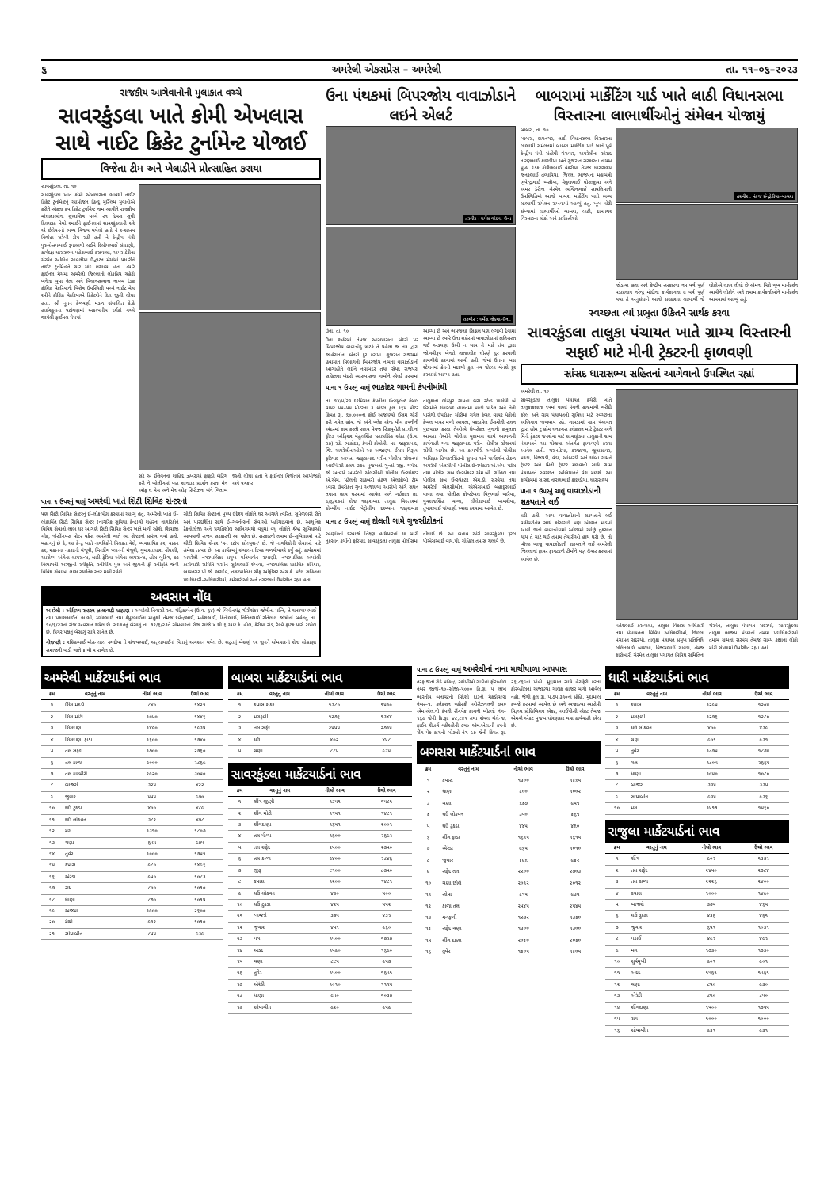૬ અમરેલી એકસપ્રેસ – અમરેલી તા. ૧૧–૦૬–૨૦૨૩
રાજકીય આગેવાનોની મુલાકાત વચ્ચે
સાવરકુંડલા ખાતે કોમી એખલાસ સાથે નાઈટ ક્રિકેટ ટુર્નામેન્ટ યોજાઈ
વિજેતા ટીમ અને ખેલાડીને પ્રોત્સાહિત કરાયા
સાવરકુંડલા, તા. ૧૦
સાવરકુંડલા ખાતે કોમી એખલાસના ભાવથી નાઈટ ક્રિકેટ ટુર્નામેન્ટનું આયોજન હિન્દુ મુસ્લિમ યુવાનોએ કરીને એકતા કપ ક્રિકેટ ટુર્નામેન્ટ નામ આપીને રાજકીય માંધાતાઓના શુભાશિષ વચ્ચે ૨૧ દિવસ સુધી દિલધડક મેચો રમાઈને ફાઈનલમાં સાવરકુંડલાની સરે એ ઈલેવનનો ભવ્ય વિજય થયેલો હતો ને રન્સઅપ વિજેતા સરેબી ટીમ રહી હતી ને કેન્દ્રીય મંત્રી પુરુષોત્તમભાઈ રૂપાલાથી લઈને દિલીપભાઈ સંઘાણી, કાર્યદક્ષ ધારાસભ્ય મહેશભાઈ કસવાલા, અમર ડેરીના ચેરમેન અશ્વિન સાવલીયા ઉદ્ઘાટન મેચોમાં પધારીને નાઈટ ટુર્નામેન્ટને ચાર ચાંદ લગાવ્યા હતા. ત્યારે ફાઈનલ મેચમાં અમરેલી જિલ્લાનો લોકપ્રિય ચહેરો બનેલા યુવા નેતા અને વિધાનસભાના નાયબ દંડક કૌશિક વેકરિયાની વિશેષ ઉપસ્થિતી વચ્ચે નાઈટ મેચ રમીને કૌશિક વેકરિયાએ ક્રિકેટરોને દિલ જીતી લીધા હતા. શ્રી નૂતન કેળવણી મંડળ સંચાલિત કે.કે હાઈસ્કૂલના પટાંગણમાં અકલ્પનીય દર્શકો વચ્ચે જામેલી ફાઈનલ મેચમાં
સરે અ ઈલેવનના શાહિદ ઝખરાએ ફાફડી બેટિંગ કરી ને બોલીંગમાં પણ શાનદાર પ્રદર્શન કરતા મેન ઓફ ધ મેચ અને મેન ઓફ સિરીઝના બંને ખિતાબ જીતી લીધા હતા ને ફાઈનલ વિજેતાને આયોજકો અને પત્રકાર
પાના ૧ ઉપરનું ચાલું અમરેલી ખાતે સિટી સિવિક સેન્ટરનો
પણ સિટી સિવિક સેન્ટરનું ઈ–લોકાર્પણ કરવામાં આવ્યું હતું. અમરેલી ખાતે ઈ–લોકાર્પિત સિટી સિવિક સેન્ટર (નાગરિક સુવિધા કેન્દ્ર)થી શહેરના નાગરિકોને વિવિધ સેવાનો લાભ ઘર આંગણે સિટી સિવિક સેન્ટર ખાતે મળી રહેશે. શિવાજી ચોક, જેસીંગપરા વોટર વર્કસ અમરેલી ખાતે આ સેન્ટરનો પ્રારંભ થયો હતો. મહત્વનું છે કે, આ કેન્દ્ર ખાતે નાગરિકોને મિલકત વેરો, વ્યવસાયિક કર, વાહન કર, મકાનના નકશાની મંજૂરી, બિલ્ડીંગ પ્લાનની મંજૂરી, ગુમાસ્તાધારા નોંધણી, આરોગ્ય અંગેના લાયસન્સ, લારી ફેરિયા અંગેના લાયસન્સ, હોલ બુકિંગ, કર વિભાગની અરજીની સ્વીકૃતિ, સ્વીમીંગ પુલ અને જીમની ફી સ્વીકૃતિ જેવી વિવિધ સેવાઓ લાભ સ્થાનિક સ્તરે મળી રહેશે.
સીટી સિવિક સેન્ટરનો મુખ્ય ઉદ્દેશ્ય લોકોને ઘર આંગણે ત્વરિત, સુમેળભરી રીતે અને પારદર્શિતા સાથે ઈ–ગવર્નન્સની સેવાઓ પહોંચાડવાનો છે. આધુનિક ટેકનોલોજી અને પ્રગતિશીલ અભિગમથી વધુમાં વધુ લોકોને શ્રેષ્ઠ સુવિધાઓ આપવાની રાજય સરકારની આ પહેલ છે. સરકારની તમામ ઈ–સુવિધાઓ માટે સીટી સિવિક સેન્ટર 'વન સ્ટોપ સોલ્યુશન' છે. જે નાગરિકોની સેવાઓ માટે હંમેશા તત્પર છે. આ કાર્યક્રમનું સંચાલન દિપક ગળથીયાએ કર્યું હતું. કાર્યક્રમમાં અમરેલી નગરપાલિકા પ્રમુખ મનિષાબેન રામાણી, નગરપાલિકા અમરેલી કારોબારી સમિતિ ચેરમેન સુરેશભાઈ શેખવા, નગરપાલિકા પ્રાદેશિક કમિશ્નર, ભાવનગર પી.જે. ભગદેવ, નગરપાલિકા ચીફ ઓફીસર એચ.કે. પટેલ સહિતના પદાધિકારી–અધિકારીઓ, કર્મચારીઓ અને નગરજનો ઉપસ્થિત રહ્યા હતા.
અવસાન નોંધ
અમરેલી : ઔદિચ્ય સહસ્ત્ર ઝાલાવાડી બ્રાહ્મણ : અમરેલી નિવાસી સ્વ. ચંદ્રિકાબેન (ઉ.વ. ૬૪) જે બિપીનચંદ્ર ગૌરીશંકર જોષીનાં પત્નિ, તે ઘનશ્યામભાઈ તથા પ્રકાશભાઈનાં ભાભી, મયંકભાઈ તથા કેયુરભાઈના માતુશ્રી તેમજ દેવેન્દ્રભાઈ, મહેશભાઈ, કિર્તીભાઈ, નિતિનભાઈ રતિલાલ જોષીનાં બહેનનું તા. ૧૦/૬/૨૩નાં રોજ અવસાન થયેલ છે. સદગતનું બેસણું તા. ૧૨/૬/૨૩ને સોમવારનાં રોજ સાંજે ૪ થી ૬ આર.કે. હોલ, કેરીયા રોડ, રેલ્વે ફાટક પાસે રાખેલ છે. પિયર પક્ષનું બેસણું સાથે રાખેલ છે.
વીજપડી : રસિકભાઈ મોહનલાલ નગદીયા તે સંજયભાઈ, અતુલભાઈનાં પિતાનું અવસાન થયેલ છે. સદ્ગતનું બેસણું ૧૨ જુનને સોમવારનાં રોજ લોહાણા સમાજની વાડી ખાતે ૪ થી ૫ રાખેલ છે.
ઉના પંથકમાં બિપરજોય વાવાઝોડાને લઇને એલર્ટ
તસ્વીર : ધર્મેશ જેઠવા–ઉના
તસ્વીર : ધર્મેશ જેઠવા–ઉના.
ઉના, તા. ૧૦
ઉના શહેરમાં તેમજ આસપાસના બંદરો પર બિપરજોય વાવાઝોડુ ત્રાટકે તે પહેલા જ તંત્ર દ્વારા જાહેરાતોના બેનરો દુર કરાયા. ગુજરાત રાજયમાં હવામાન વિભાગની બિપરજોય નામના વાવાઝોડાની આગાહીને લઈને નવાબંદર તથા સૈયદ રાજપરા સહિતના બંદરો આસપાસના ગામોને એલર્ટ કરવામાં આવ્યા છે અને ભયજનક સિગ્નલ પણ લગાવી દેવામાં આવ્યા છે ત્યારે ઉના શહેરમાં વાવાઝોડામાં ક્ષતિગ્રસ્ત થઈ અડચણ ઉભી ન થાય તે માટે તંત્ર દ્વારા જોખમીરૂપ બેનરો તાત્કાલીક ધોરણે દુર કરવાની કામગીરી કરવામાં આવી હતી. જેમાં ઉનાના બસ સ્ટેશનમાં ક્રેનની મદદથી કુલ નવ જેટલા બેનરો દુર કરવામાં આવ્યા હતા.
પાના ૧ ઉપરનું ચાલું ભાકોદર ગામની કંપનીમાંથી
તા. ૧૪/૫/૨૩ દરમિયાન કંપનીના ઈન્સ્યુલેન્ટ કેબલ વાયર ૫૫–૫૫ મીટરના ૩ બંડલ કુલ ૧૬૫ મીટર કિંમત રૂા. ૬૦,૦૦૦ના કોઈ અજાણ્યો ઈસમ ચોરી કરી ગયેલ હોય. જે અંગે બ્લેક એન્ડ વીચ કંપનીની અંદરમાં કામ કરતી સ્કાય વેવજ સિકયુરીટી પ્રા.લી.નાં ફીલ્ડ ઓફિસર મેહુલસિંહ પ્રતાપસિંહ સોઢા (ઉ.વ. ૨૭) રહે. ભાકોદર, કંપની કોલોની, તા. જાફરાબાદ, જિ. અમરેલીનાઓએ આ અજાણ્યા ઈસમ વિરૂધ્ધ ફરિયાદ આપતા જાફરાબાદ મરીન પોલીસ સ્ટેશનમાં આઈપીસી કલમ ૩૭૯ મુજબનો ગુન્હો રજી. થયેલ. જે અન્વયે અમરેલી એલસીબી પોલીસ ઈન્સ્પેકટર એ.એમ. પટેલની રાહબરી હેઠળ એલસીબી ટીમ ધ્વારા ઉપરોકત ગુના અજાણ્યા આરોપી અંગે સઘન તપાસ હાથ ધરવામાં આવેલ અને ગઈકાલ તા. ૯/૬/૨૩નાં રોજ જાફરાબાદ તાલુકા વિસ્તારમાં કોમ્બીંગ નાઈટ પેટ્રોલીંગ દરમ્યાન જાફરાબાદ તાલુકાના લોઠપુર ગામના બસ સ્ટેન્ડ પાસેથી બે ઈસમોને શંકાસ્પદ હાલતમાં પકડી પાડેલ અને તેની પાસેથી ઉપરોકત ચોરીમાં ગયેલ કેબલ વાયર પૈકીનો કેબલ વાયર મળી આવતા, પકડાયેલ ઈસમોની સઘન પુછપરછ કરતા તેઓએ ઉપરોકત ગુનાની કબુલાત આપતા તેઓને ચોરીના મુદામાલ સાથે આગળની કાર્યવાહી થવા જાફરાબાદ મરીન પોલીસ સ્ટેશનમાં સોંપી આપેલ છે. આ કામગીરી અમરેલી પોલીસ અધિક્ષક હિમકરસિંહની સુચના અને માર્ગદર્શન હેઠળ અમરેલી એલસીબી પોલીસ ઈન્સ્પેકટર એ.એમ. પટેલ તથા પોલીસ સબ ઈન્સ્પેકટર એમ.બી. ગોહિલ તથા પોલીસ સબ ઈન્સ્પેકટર એમ.ડી. સરવૈયા તથા અમરેલી એલસીબીના એએસઆઈ બહાદુરભાઈ વાળા તથા પોલીસ કોન્સ્ટેબલ વિનુભાઈ બારૈયા, યુવરાજસિંહ વાળા, લીલેશભાઈ બાબરીયા, તુષારભાઈ પાંચાણી ધ્વારા કરવામાં આવેલ છે.
પાના ૮ ઉપરનું ચાલું દોલતી ગામે ગુજસીટોકનાં
રહેણાંકનાં દરવાજે તિક્ષ્ણ હથિયારનાં ઘા મારી નુકસાન કર્યાની ફરિયાદ સાવરકુંડલા તાલુકા પોલીસમાં નોંધાઈ છે. આ બનાવ અંગે સાવરકુંડલા રૂરલ પીએસઆઈ વાય.પી. ગોહિલ તપાસ ચલાવે છે.
બાબરામાં માર્કેટિંગ યાર્ડ ખાતે લાઠી વિધાનસભા વિસ્તારના લાભાર્થીઓનું સંમેલન યોજાયું
બાબરા, તા. ૧૦
બાબરા, દામનગર, લાઠી વિધાનસભા વિસ્તારના લાભાર્થી સંમેલનમાં બાબરા માર્કેટીંગ યાર્ડ ખાતે પૂર્વ કેન્દ્રીય મંત્રી સંતોષી ગંગવાર, અમરેલીના સાંસદ નારણભાઈ કાછડીયા અને ગુજરાત સરકારના નાયબ મુખ્ય દંડક કૌશિકભાઈ વેકરીયા તેમજ ધારાસભ્ય જનકભાઈ તળાવિયા, જિલ્લા ભાજપના મહામંત્રી ભુપેન્દ્રભાઈ બસીયા, મેહુલભાઈ ધોરાજીયા અને અમર ડેરીના ચેરમેન અશ્વિનભાઈ સાવલિયાની ઉપસ્થિતિમાં આજે બાબરા માર્કેટીંગ ખાતે ભવ્ય લાભાર્થી સંમેલન રાખવામાં આવ્યું હતું. ખૂબ મોટી સંખ્યામાં લાભાર્થીઓ બાબરા, લાઠી, દામનગર વિસ્તારના લોકો અને કાર્યકર્તાઓ
તસ્વીર : પંકજ ઈન્દ્રોડીયા–બાબરા
જોડાયા હતા અને કેન્દ્રીય સરકારના નવ વર્ષ પૂર્ણ વડાપ્રધાન નરેન્દ્ર મોદીના કાર્યકાળના ૯ વર્ષ પૂર્ણ થયા તે અનુસંધાને આજે સરકારના લાભાર્થી જે લોકોએ લાભ લીધો છે એમના વિશે ખૂબ માર્ગદર્શન આપીને લોકોને અને તમામ કાર્યકર્તાઓને માર્ગદર્શન આપવામાં આવ્યું હતું.
સ્વચ્છતા ત્યાં પ્રભુતા ઉકિતને સાર્થક કરવા
સાવરકુંડલા તાલુકા પંચાયત ખાતે ગ્રામ્ય વિસ્તારની સફાઈ માટે મીની ટ્રેકટરની ફાળવણી
સાંસદ ધારાસભ્ય સહિતનાં આગેવાનો ઉપસ્થિત રહ્યાં
અમરેલી તા. ૧૦
સાવરકુંડલા તાલુકા પંચાયત કચેરી ખાતે તાલુકાકક્ષાના ૧૫માં નાણાં પંચની ગ્રાન્ટમાંથી ખરીદી કરેલ અને ગ્રામ પંચાયતની સુવિધા માટે સ્વચ્છતા અભિયાન જળવાય રહે. ગામડામાં ગ્રામ પંચાયત દ્વારા હોમ ટુ હોમ ઘનકચરા કલેકશન માટે ટ્રેકટર અને મિની ટ્રેકટર જનસેવા માટે સાવરકુંડલા તાલુકાની ગ્રામ પંચાયતને આ યોજના અંતર્ગત ફાળવણી કરવા આવેલ હતી. ચરખડિયા, કરજાળા, જૂનાસાવર, મઢડા, વિજપડી, વંડા, આંબરડી અને ઘોબા ગામને ટ્રેકટર અને મિની ટ્રેકટર મળવાની સાથે ગ્રામ પંચાયતને સ્વચ્છતા અભિયાનને વેગ મળશે. આ કાર્યક્રમમાં સાંસદ નારણભાઈ કાછડીયા, ધારાસભ્ય
પાના ૧ ઉપરનું ચાલું વાવાઝોડાની શકયતાને લઈ
ધરી હતી. આમ વાવાઝોડાની શકયતાને લઈ વહીવટીતંત્ર સાથે કોસ્ટગાર્ડ પણ એકશન મોડમાં આવી જતાં વાવાઝોડામાં ઓછામાં ઓછું નુકસાન થાય તે માટે થઈ તમામ તૈયારીઓ હાથ ધરી છે. તો બીજી બાજુ વાવાઝોડાની શકયતાને લઈ અમરેલી જિલ્લાનાં ફાયર ફાયટરની ટીમોને પણ તૈયાર કરવામાં આવેલ છે.
મહેશભાઈ કસવાલા, તાલુકા વિકાસ અધિકારી તથા પંચાયતના વિવિધ અધિકારીઓ, જિલ્લા પંચાયત સદસ્યો, તાલુકા પંચાયત પ્રમુખ પ્રતિનિધિ લલિતભાઈ બાળધા, વિજયભાઈ ચાવડા, તેમજ કારોબારી ચેરમેન તાલુકા પંચાયત વિવિધ સમિતિનાં ચેરમેન, તાલુકા પંચાયત સદસ્યો, સાવરકુંડલા તાલુકા ભાજપ મંડળનાં તમામ પદાધિકારીઓ તમામ ગ્રામનાં સરપંચ તેમજ ગ્રામ્ય કક્ષાના લોકો મોટી સંખ્યામાં ઉપસ્થિત રહ્યા હતાં.
અમરેલી માર્કેટયાર્ડનાં ભાવ
| ક્રમ | વસ્તુનું નામ | નીચો ભાવ | ઉંચો ભાવ |
| --- | --- | --- | --- |
| ૧ | શિંગ મઠડી | ૮૪૦ | ૧૪૨૧ |
| ૨ | શિંગ મોટી | ૧૦૫૦ | ૧૪૪૬ |
| ૩ | શિંગદાણા | ૧૪૯૦ | ૧૯૩૫ |
| ૪ | શિંગદાણા ફાડા | ૧૬૦૦ | ૧૭૪૦ |
| ૫ | તલ સફેદ | ૧૭૦૦ | ૨૭૬૦ |
| ૬ | તલ કાળા | ૨૦૦૦ | ૨૮૬૯ |
| ૭ | તલ કાશ્મીરી | ૨૯૨૦ | ૩૦૫૦ |
| ૮ | બાજરો | ૩૨૫ | ૪૨૨ |
| ૯ | જુવાર | ૫૫૫ | ૯૭૦ |
| ૧૦ | ઘઉં ટુકડા | ૪૦૦ | ૪૮૯ |
| ૧૧ | ઘઉં લોકવન | ૩૮૨ | ૪૭૮ |
| ૧૨ | મગ | ૧૩૧૦ | ૧૮૦૭ |
| ૧૩ | ચણા | ૬૫૫ | ૯૭૫ |
| ૧૪ | તુવેર | ૧૦૦૦ | ૧૭૫૧ |
| ૧૫ | કપાસ | ૯૮૦ | ૧૪૯૬ |
| ૧૬ | એરંડા | ૯૫૦ | ૧૦૮૩ |
| ૧૭ | રાય | ૮૦૦ | ૧૦૧૦ |
| ૧૮ | ધાણા | ૮૭૦ | ૧૦૧૫ |
| ૧૯ | અજમા | ૧૯૦૦ | ૨૬૦૦ |
| ૨૦ | મેથી | ૯૧૨ | ૧૦૧૦ |
| ૨૧ | સોયાબીન | ૮૫૫ | ૯૩૯ |
બાબરા માર્કેટયાર્ડનાં ભાવ
| ક્રમ | વસ્તુનું નામ | નીચો ભાવ | ઉંચો ભાવ |
| --- | --- | --- | --- |
| ૧ | કપાસ શંકર | ૧૩૮૦ | ૧૫૧૦ |
| ૨ | મગફળી | ૧૨૭૬ | ૧૩૪૪ |
| ૩ | તલ સફેદ | ૨૫૫૫ | ૨૭૧૫ |
| ૪ | ઘઉં | ૪૦૨ | ૪૫૮ |
| ૫ | ચણા | ૮૮૫ | ૯૩૫ |
સાવરકુંડલા માર્કેટયાર્ડનાં ભાવ
| ક્રમ | વસ્તુનું નામ | નીચો ભાવ | ઉંચો ભાવ |
| --- | --- | --- | --- |
| ૧ | શીંગ જીણી | ૧૩૫૧ | ૧૫૮૧ |
| ૨ | શીંગ મોટી | ૧૧૫૧ | ૧૪૮૧ |
| ૩ | શીંગદાણા | ૧૬૫૧ | ૨૦૦૧ |
| ૪ | તલ પીળા | ૧૬૦૦ | ૨૬૯૨ |
| ૫ | તલ સફેદ | ૨૫૦૦ | ૨૭૫૦ |
| ૬ | તલ કાળા | ૨૪૦૦ | ૨૮૪૬ |
| ૭ | જીરૂ | ૮૧૦૦ | ૮૭૫૦ |
| ૮ | કપાસ | ૧૨૦૦ | ૧૪૮૧ |
| ૯ | ઘઉં લોકવન | ૪૩૦ | ૫૦૦ |
| ૧૦ | ઘઉં ટુકડા | ૪૨૫ | ૫૫૨ |
| ૧૧ | બાજરો | ૩૭૫ | ૪૩૨ |
| ૧૨ | જુવાર | ૪૫૧ | ૯૬૦ |
| ૧૩ | મગ | ૧૫૦૦ | ૧૭૨૭ |
| ૧૪ | અડદ | ૧૫૯૦ | ૧૬૯૦ |
| ૧૫ | ચણા | ૮૮૫ | ૯૫૭ |
| ૧૬ | તુવેર | ૧૫૦૦ | ૧૬૫૧ |
| ૧૭ | એરંડી | ૧૦૧૦ | ૧૧૧૫ |
| ૧૮ | ધાણા | ૯૫૦ | ૧૦૩૭ |
| ૧૯ | સોયાબીન | ૯૨૦ | ૯૫૯ |
પાના ૮ ઉપરનું ચાલું અમરેલીનાં નાના માચીયાળા બાયપાસ
તરફ જતાં રોડે મહિન્દ્રા સ્કોર્પીઓ ગાડીનાં ફોરવ્હીલ નંબર જીજે–૧૦–સીજી–૫૦૦૦ કિ.રૂા. ૫ લાખ ભારતીય બનાવટની વિદેશી દારૂની મેકડોવલ્સ નંબર–૧, કલેકશન વ્હીસ્કી ઓરીઝનલની ૭૫૦ એમ.એલ.ની કંપની રીંગપેક કાચની બોટલો નંગ–૧૬૯ જેની કિ.રૂા. ૪૮,૮૪૧ તથા રોયલ ચેલેન્જ, ફાઈન રીઝર્વ વ્હીસ્કીની ૭૫૦ એમ.એલ.ની કંપની રીંગ પેક કાચની બોટલો નંગ–૯૭ જેની કિંમત રૂા. ૨૬,૮૬૯નાં પ્રોહી. મુદ્દામાલ સાથે હેરાફેરી કરતા ફોરવ્હીલનાં અજાણ્યા ચાલક હાજર મળી આવેલ નહી. જેથી કુલ રૂા. ૫,૭૫,૩૧૦નાં પ્રોહિ. મુદ્દામાલ કબ્જે કરવામાં આવેલ છે અને અજાણ્યા આરોપી વિરૂધ્ધ પ્રોહિબિશન એકટ, આઈપીસી એકટ તેમજ એમવી એકટ મુજબ ધોરણસર થવા કાર્યવાહી કરેલ છે.
બગસરા માર્કેટયાર્ડનાં ભાવ
| ક્રમ | વસ્તુનું નામ | નીચો ભાવ | ઉંચો ભાવ |
| --- | --- | --- | --- |
| ૧ | કપાસ | ૧૩૦૦ | ૧૪૬૫ |
| ૨ | ધાણા | ૮૦૦ | ૧૦૦૨ |
| ૩ | ચણા | ૬૪૭ | ૯૫૧ |
| ૪ | ઘઉં લોકવન | ૩૫૦ | ૪૬૧ |
| ૫ | ઘઉં ટુકડા | ૪૪૫ | ૪૬૦ |
| ૬ | શીંગ ફાડા | ૧૬૧૫ | ૧૬૧૫ |
| ૭ | એરંડા | ૯૬૫ | ૧૦૧૦ |
| ૮ | જુવાર | ૪૯૬ | ૯૪૨ |
| ૯ | સફેદ તલ | ૨૨૦૦ | ૨૭૦૩ |
| ૧૦ | ચણા છોલે | ૨૦૧૨ | ૨૦૧૨ |
| ૧૧ | સોયા | ૮૧૫ | ૯૩૫ |
| ૧૨ | કાળા તલ | ૨૫૪૫ | ૨૫૪૫ |
| ૧૩ | મગફળી | ૧૨૭૨ | ૧૩૪૦ |
| ૧૪ | સફેદ ચણા | ૧૩૦૦ | ૧૩૦૦ |
| ૧૫ | શીંગ દાણા | ૨૦૪૦ | ૨૦૪૦ |
| ૧૬ | તુવેર | ૧૪૦૫ | ૧૪૦૫ |
ધારી માર્કેટયાર્ડનાં ભાવ
| ક્રમ | વસ્તુનું નામ | નીચો ભાવ | ઉંચો ભાવ |
| --- | --- | --- | --- |
| ૧ | કપાસ | ૧૨૯૫ | ૧૨૦૫ |
| ૨ | મગફળી | ૧૨૭૬ | ૧૨૮૦ |
| ૩ | ઘઉં લોકવન | ૪૦૦ | ૪૩૯ |
| ૪ | ચણા | ૯૦૧ | ૯૩૧ |
| ૫ | તુવેર | ૧૮૭૫ | ૧૮૭૫ |
| ૬ | ચલ | ૧૮૦૫ | ૨૬૬૫ |
| ૭ | ધાણા | ૧૦૫૦ | ૧૦૮૦ |
| ૮ | બાજરો | ૩૩૫ | ૩૩૫ |
| ૯ | સોયાબીન | ૯૩૫ | ૯૩૬ |
| ૧૦ | મગ | ૧૫૧૧ | ૧૫૬૦ |
રાજુલા માર્કેટયાર્ડનાં ભાવ
| ક્રમ | વસ્તુનું નામ | નીચો ભાવ | ઉંચો ભાવ |
| --- | --- | --- | --- |
| ૧ | શીંગ | ૯૦૨ | ૧૩૭૨ |
| ૨ | તલ સફેદ | ૨૪૫૦ | ૨૭૮૪ |
| ૩ | તલ કાળા | ૨૨૨૬ | ૨૪૦૦ |
| ૪ | કપાસ | ૧૦૦૦ | ૧૪૯૦ |
| ૫ | બાજરો | ૩૭૫ | ૪૬૫ |
| ૬ | ઘઉં ટુકડા | ૪૩૬ | ૪૬૧ |
| ૭ | જુવાર | ૬૫૧ | ૧૦૩૧ |
| ૮ | મકાઈ | ૪૯૨ | ૪૯૨ |
| ૯ | મગ | ૧૭૩૦ | ૧૭૩૦ |
| ૧૦ | સુર્યમુખી | ૯૦૧ | ૯૦૧ |
| ૧૧ | અદદ | ૧૫૬૧ | ૧૫૬૧ |
| ૧૨ | ચણા | ૮૫૦ | ૯૩૦ |
| ૧૩ | એરંડી | ૮૫૦ | ૮૫૦ |
| ૧૪ | શીંગદાણા | ૧૫૦૦ | ૧૭૫૫ |
| ૧૫ | રાય | ૧૦૦૦ | ૧૦૦૦ |
| ૧૬ | સોયાબીન | ૯૩૧ | ૯૩૧ |